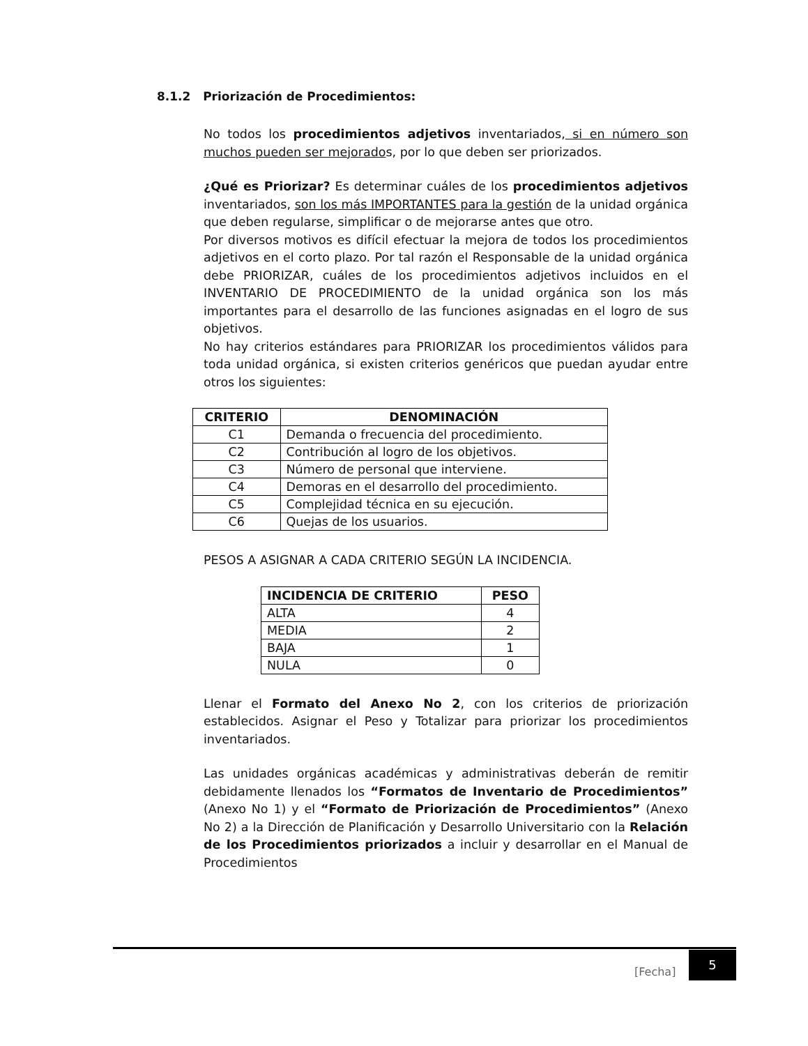8.1.2 Priorización de Procedimientos:
No todos los procedimientos adjetivos inventariados, si en número son muchos pueden ser mejorados, por lo que deben ser priorizados.
¿Qué es Priorizar? Es determinar cuáles de los procedimientos adjetivos inventariados, son los más IMPORTANTES para la gestión de la unidad orgánica que deben regularse, simplificar o de mejorarse antes que otro.
Por diversos motivos es difícil efectuar la mejora de todos los procedimientos adjetivos en el corto plazo. Por tal razón el Responsable de la unidad orgánica debe PRIORIZAR, cuáles de los procedimientos adjetivos incluidos en el INVENTARIO DE PROCEDIMIENTO de la unidad orgánica son los más importantes para el desarrollo de las funciones asignadas en el logro de sus objetivos.
No hay criterios estándares para PRIORIZAR los procedimientos válidos para toda unidad orgánica, si existen criterios genéricos que puedan ayudar entre otros los siguientes:
| CRITERIO | DENOMINACIÓN |
| --- | --- |
| C1 | Demanda o frecuencia del procedimiento. |
| C2 | Contribución al logro de los objetivos. |
| C3 | Número de personal que interviene. |
| C4 | Demoras en el desarrollo del procedimiento. |
| C5 | Complejidad técnica en su ejecución. |
| C6 | Quejas de los usuarios. |
PESOS A ASIGNAR A CADA CRITERIO SEGÚN LA INCIDENCIA.
| INCIDENCIA DE CRITERIO | PESO |
| --- | --- |
| ALTA | 4 |
| MEDIA | 2 |
| BAJA | 1 |
| NULA | 0 |
Llenar el Formato del Anexo No 2, con los criterios de priorización establecidos. Asignar el Peso y Totalizar para priorizar los procedimientos inventariados.
Las unidades orgánicas académicas y administrativas deberán de remitir debidamente llenados los “Formatos de Inventario de Procedimientos” (Anexo No 1) y el “Formato de Priorización de Procedimientos” (Anexo No 2) a la Dirección de Planificación y Desarrollo Universitario con la Relación de los Procedimientos priorizados a incluir y desarrollar en el Manual de Procedimientos
[Fecha]
5